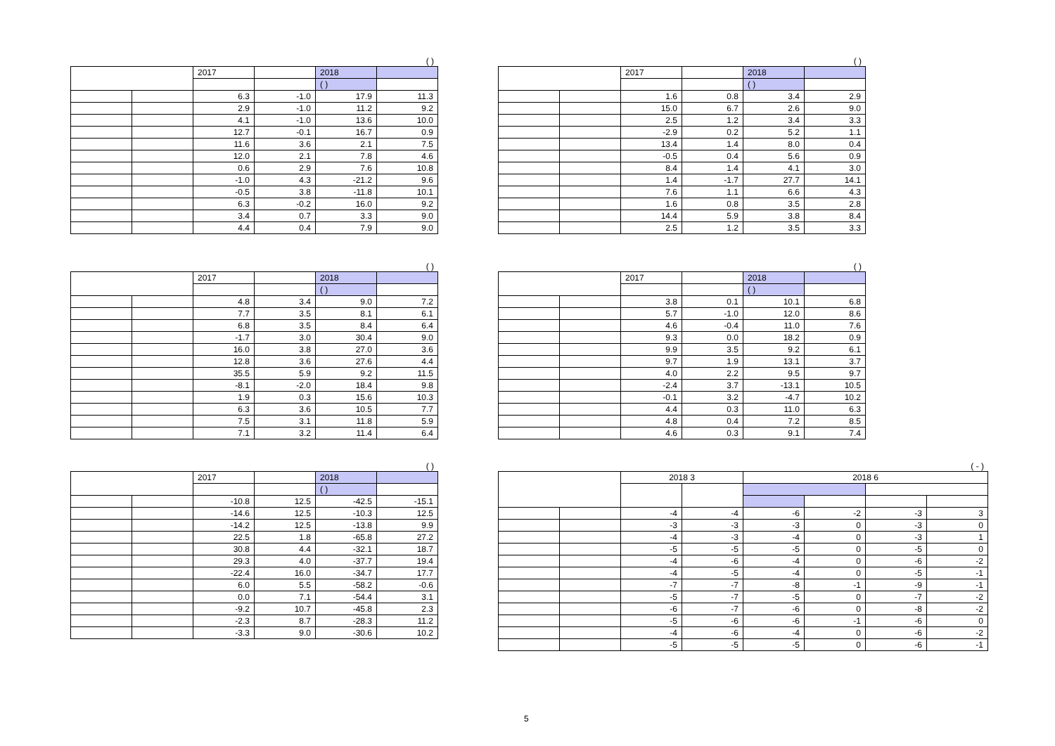( )
| | | 2017 | | 2018 | |
| --- | --- | --- | --- | --- | --- |
| | | | | ( ) | |
| | | 6.3 | -1.0 | 17.9 | 11.3 |
| | | 2.9 | -1.0 | 11.2 | 9.2 |
| | | 4.1 | -1.0 | 13.6 | 10.0 |
| | | 12.7 | -0.1 | 16.7 | 0.9 |
| | | 11.6 | 3.6 | 2.1 | 7.5 |
| | | 12.0 | 2.1 | 7.8 | 4.6 |
| | | 0.6 | 2.9 | 7.6 | 10.8 |
| | | -1.0 | 4.3 | -21.2 | 9.6 |
| | | -0.5 | 3.8 | -11.8 | 10.1 |
| | | 6.3 | -0.2 | 16.0 | 9.2 |
| | | 3.4 | 0.7 | 3.3 | 9.0 |
| | | 4.4 | 0.4 | 7.9 | 9.0 |
( )
| | | 2017 | | 2018 | |
| --- | --- | --- | --- | --- | --- |
| | | | | ( ) | |
| | | 1.6 | 0.8 | 3.4 | 2.9 |
| | | 15.0 | 6.7 | 2.6 | 9.0 |
| | | 2.5 | 1.2 | 3.4 | 3.3 |
| | | -2.9 | 0.2 | 5.2 | 1.1 |
| | | 13.4 | 1.4 | 8.0 | 0.4 |
| | | -0.5 | 0.4 | 5.6 | 0.9 |
| | | 8.4 | 1.4 | 4.1 | 3.0 |
| | | 1.4 | -1.7 | 27.7 | 14.1 |
| | | 7.6 | 1.1 | 6.6 | 4.3 |
| | | 1.6 | 0.8 | 3.5 | 2.8 |
| | | 14.4 | 5.9 | 3.8 | 8.4 |
| | | 2.5 | 1.2 | 3.5 | 3.3 |
( )
| | | 2017 | | 2018 | |
| --- | --- | --- | --- | --- | --- |
| | | | | ( ) | |
| | | 4.8 | 3.4 | 9.0 | 7.2 |
| | | 7.7 | 3.5 | 8.1 | 6.1 |
| | | 6.8 | 3.5 | 8.4 | 6.4 |
| | | -1.7 | 3.0 | 30.4 | 9.0 |
| | | 16.0 | 3.8 | 27.0 | 3.6 |
| | | 12.8 | 3.6 | 27.6 | 4.4 |
| | | 35.5 | 5.9 | 9.2 | 11.5 |
| | | -8.1 | -2.0 | 18.4 | 9.8 |
| | | 1.9 | 0.3 | 15.6 | 10.3 |
| | | 6.3 | 3.6 | 10.5 | 7.7 |
| | | 7.5 | 3.1 | 11.8 | 5.9 |
| | | 7.1 | 3.2 | 11.4 | 6.4 |
( )
| | | 2017 | | 2018 | |
| --- | --- | --- | --- | --- | --- |
| | | | | ( ) | |
| | | 3.8 | 0.1 | 10.1 | 6.8 |
| | | 5.7 | -1.0 | 12.0 | 8.6 |
| | | 4.6 | -0.4 | 11.0 | 7.6 |
| | | 9.3 | 0.0 | 18.2 | 0.9 |
| | | 9.9 | 3.5 | 9.2 | 6.1 |
| | | 9.7 | 1.9 | 13.1 | 3.7 |
| | | 4.0 | 2.2 | 9.5 | 9.7 |
| | | -2.4 | 3.7 | -13.1 | 10.5 |
| | | -0.1 | 3.2 | -4.7 | 10.2 |
| | | 4.4 | 0.3 | 11.0 | 6.3 |
| | | 4.8 | 0.4 | 7.2 | 8.5 |
| | | 4.6 | 0.3 | 9.1 | 7.4 |
( )
| | | 2017 | | 2018 | |
| --- | --- | --- | --- | --- | --- |
| | | | | ( ) | |
| | | -10.8 | 12.5 | -42.5 | -15.1 |
| | | -14.6 | 12.5 | -10.3 | 12.5 |
| | | -14.2 | 12.5 | -13.8 | 9.9 |
| | | 22.5 | 1.8 | -65.8 | 27.2 |
| | | 30.8 | 4.4 | -32.1 | 18.7 |
| | | 29.3 | 4.0 | -37.7 | 19.4 |
| | | -22.4 | 16.0 | -34.7 | 17.7 |
| | | 6.0 | 5.5 | -58.2 | -0.6 |
| | | 0.0 | 7.1 | -54.4 | 3.1 |
| | | -9.2 | 10.7 | -45.8 | 2.3 |
| | | -2.3 | 8.7 | -28.3 | 11.2 |
| | | -3.3 | 9.0 | -30.6 | 10.2 |
( - )
| | | 2018 3 | | 2018 6 | | | |
| --- | --- | --- | --- | --- | --- | --- | --- |
| | | -4 | -4 | -6 | -2 | -3 | 3 |
| | | -3 | -3 | -3 | 0 | -3 | 0 |
| | | -4 | -3 | -4 | 0 | -3 | 1 |
| | | -5 | -5 | -5 | 0 | -5 | 0 |
| | | -4 | -6 | -4 | 0 | -6 | -2 |
| | | -4 | -5 | -4 | 0 | -5 | -1 |
| | | -7 | -7 | -8 | -1 | -9 | -1 |
| | | -5 | -7 | -5 | 0 | -7 | -2 |
| | | -6 | -7 | -6 | 0 | -8 | -2 |
| | | -5 | -6 | -6 | -1 | -6 | 0 |
| | | -4 | -6 | -4 | 0 | -6 | -2 |
| | | -5 | -5 | -5 | 0 | -6 | -1 |
5